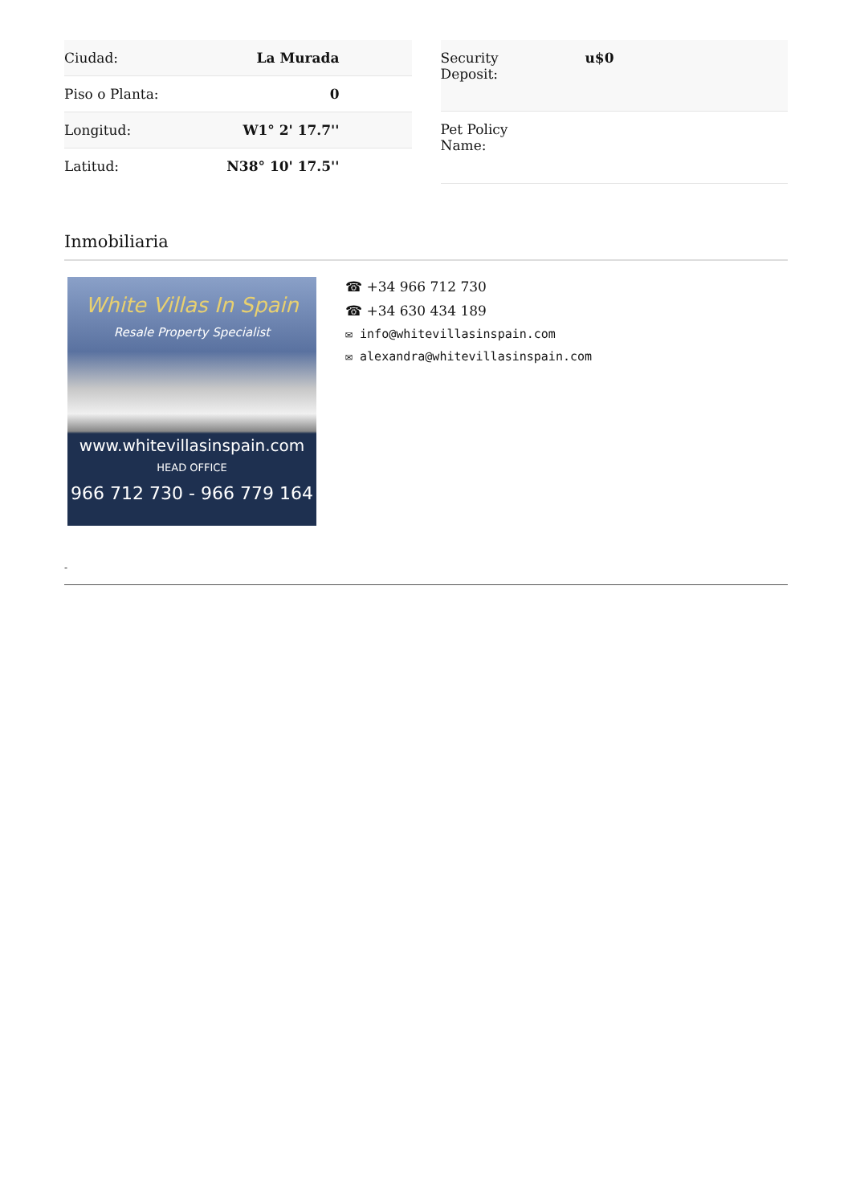| Ciudad: | La Murada |
| Piso o Planta: | 0 |
| Longitud: | W1° 2' 17.7'' |
| Latitud: | N38° 10' 17.5'' |
| Security Deposit: | u$0 |
| Pet Policy Name: | |
Inmobiliaria
White Villas In Spain
Resale Property Specialist
www.whitevillasinspain.com
HEAD OFFICE
966 712 730 - 966 779 164
☎ +34 966 712 730
☎ +34 630 434 189
✉ info@whitevillasinspain.com
✉ alexandra@whitevillasinspain.com
-